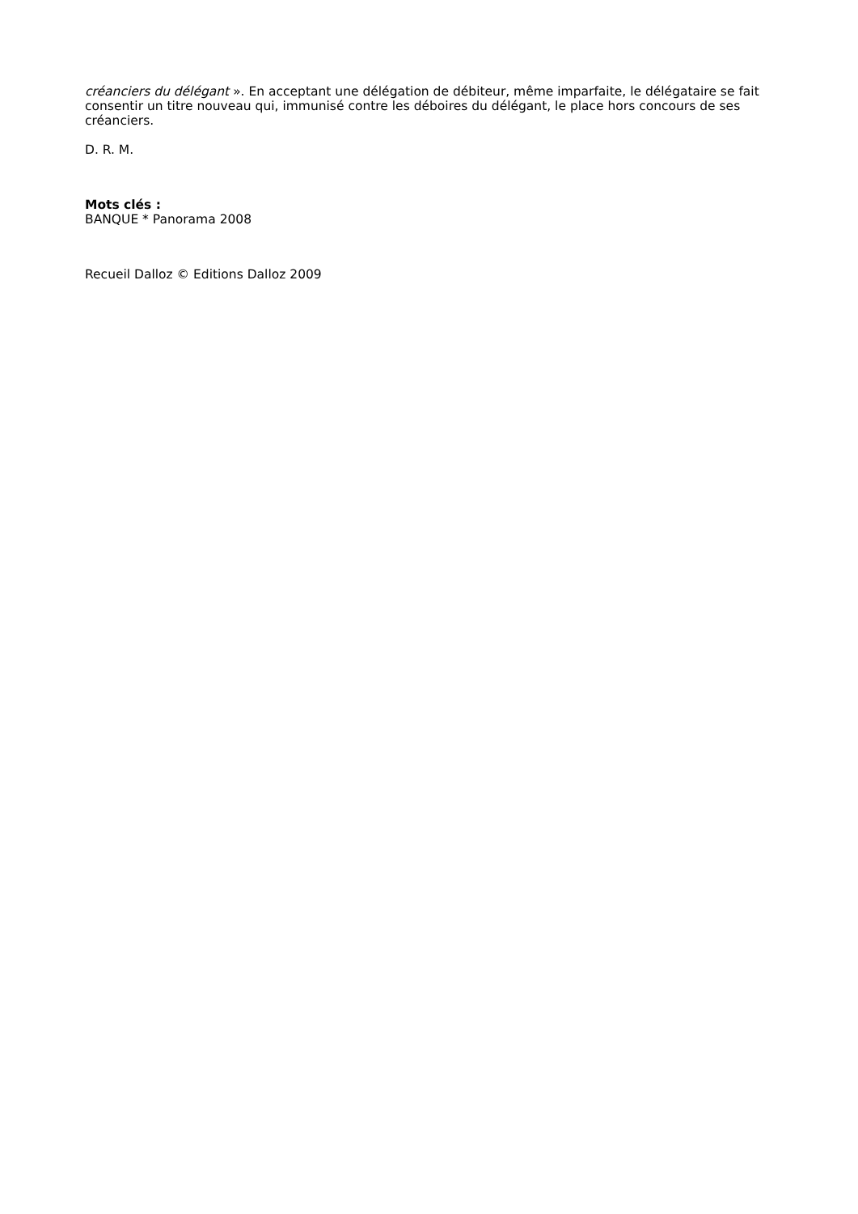créanciers du délégant ». En acceptant une délégation de débiteur, même imparfaite, le délégataire se fait consentir un titre nouveau qui, immunisé contre les déboires du délégant, le place hors concours de ses créanciers.
D. R. M.
Mots clés :
BANQUE * Panorama 2008
Recueil Dalloz © Editions Dalloz 2009